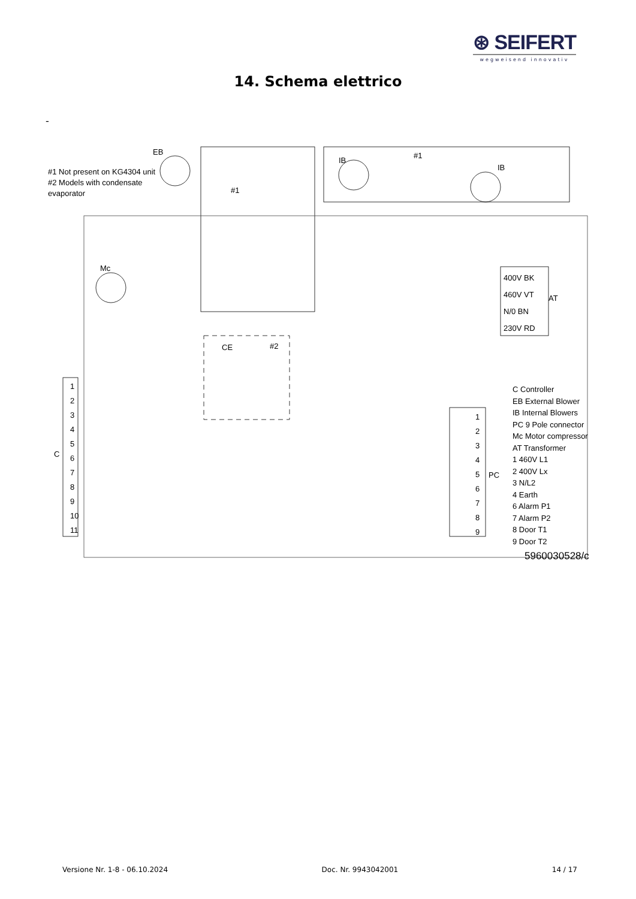⊛ SEIFERT
wegweisend innovativ
14. Schema elettrico
-
#1 Not present on KG4304 unit
#2 Models with condensate
evaporator
EB
IB
#1
IB
#1
Mc
CE #2
400V BK
460V VT
N/0 BN
230V RD
AT
1
2
3
4
5
6
7
8
9
10
11
C
1
2
3
4
5
6
7
8
9
PC
C Controller
EB External Blower
IB Internal Blowers
PC 9 Pole connector
Mc Motor compressor
AT Transformer
1 460V L1
2 400V Lx
3 N/L2
4 Earth
6 Alarm P1
7 Alarm P2
8 Door T1
9 Door T2
5960030528/c
Versione Nr. 1-8 - 06.10.2024 Doc. Nr. 9943042001 14 / 17